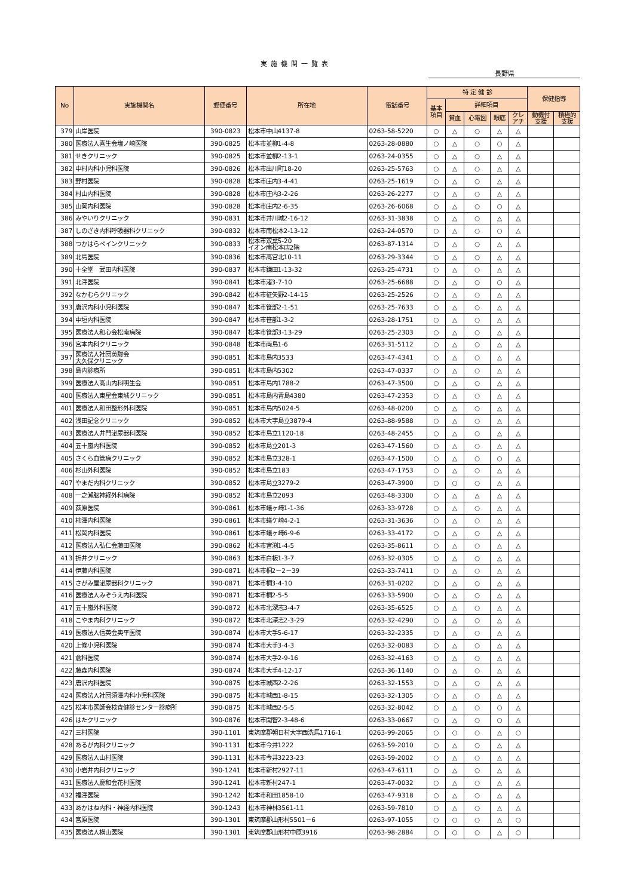実施機関一覧表
長野県
| No | 実施機関名 | 郵便番号 | 所在地 | 電話番号 | 特 定 健 診 | | | | | 保健指導 | |
| --- | --- | --- | --- | --- | --- | --- | --- | --- | --- | --- | --- |
| | | | | | 基本 項目 | 詳細項目 | | | | | |
| | | | | | | 貧血 | 心電図 | 眼底 | クレ アチ | 動機付 支援 | 積極的 支援 |
| 379 | 山岸医院 | 390-0823 | 松本市中山4137-8 | 0263-58-5220 | ○ | △ | ○ | △ | △ | | |
| 380 | 医療法人喜生会塩ノ崎医院 | 390-0825 | 松本市並柳1-4-8 | 0263-28-0880 | ○ | △ | ○ | ○ | △ | | |
| 381 | せきクリニック | 390-0825 | 松本市並柳2-13-1 | 0263-24-0355 | ○ | △ | ○ | △ | △ | | |
| 382 | 中村内科小児科医院 | 390-0826 | 松本市出川町18-20 | 0263-25-5763 | ○ | △ | ○ | △ | △ | | |
| 383 | 野村医院 | 390-0828 | 松本市庄内3-4-41 | 0263-25-1619 | ○ | △ | ○ | △ | △ | | |
| 384 | 村山内科医院 | 390-0828 | 松本市庄内3-2-26 | 0263-26-2277 | ○ | △ | ○ | △ | △ | | |
| 385 | 山岡内科医院 | 390-0828 | 松本市庄内2-6-35 | 0263-26-6068 | ○ | △ | ○ | ○ | △ | | |
| 386 | みやいりクリニック | 390-0831 | 松本市井川城2-16-12 | 0263-31-3838 | ○ | △ | ○ | △ | △ | | |
| 387 | しのざき内科呼吸器科クリニック | 390-0832 | 松本市南松本2-13-12 | 0263-24-0570 | ○ | △ | ○ | ○ | △ | | |
| 388 | つかはらペインクリニック | 390-0833 | 松本市双葉5-20 イオン南松本店2階 | 0263-87-1314 | ○ | △ | ○ | △ | △ | | |
| 389 | 北島医院 | 390-0836 | 松本市高宮北10-11 | 0263-29-3344 | ○ | △ | ○ | △ | △ | | |
| 390 | 十全堂 武田内科医院 | 390-0837 | 松本市鎌田1-13-32 | 0263-25-4731 | ○ | △ | ○ | △ | △ | | |
| 391 | 北澤医院 | 390-0841 | 松本市渚3-7-10 | 0263-25-6688 | ○ | △ | ○ | ○ | △ | | |
| 392 | なかむらクリニック | 390-0842 | 松本市征矢野2-14-15 | 0263-25-2526 | ○ | △ | ○ | △ | △ | | |
| 393 | 唐沢内科小児科医院 | 390-0847 | 松本市笹部2-1-51 | 0263-25-7633 | ○ | △ | ○ | △ | △ | | |
| 394 | 中垣内科医院 | 390-0847 | 松本市笹部1-3-2 | 0263-28-1751 | ○ | △ | ○ | △ | △ | | |
| 395 | 医療法人和心会松南病院 | 390-0847 | 松本市笹部3-13-29 | 0263-25-2303 | ○ | △ | ○ | △ | △ | | |
| 396 | 宮本内科クリニック | 390-0848 | 松本市両島1-6 | 0263-31-5112 | ○ | △ | ○ | △ | △ | | |
| 397 | 医療法人社団英駿会 大久保クリニック | 390-0851 | 松本市島内3533 | 0263-47-4341 | ○ | △ | ○ | △ | △ | | |
| 398 | 島内診療所 | 390-0851 | 松本市島内5302 | 0263-47-0337 | ○ | △ | ○ | △ | △ | | |
| 399 | 医療法人高山内科明生会 | 390-0851 | 松本市島内1788-2 | 0263-47-3500 | ○ | △ | ○ | △ | △ | | |
| 400 | 医療法人東星会東城クリニック | 390-0851 | 松本市島内青島4380 | 0263-47-2353 | ○ | △ | ○ | △ | △ | | |
| 401 | 医療法人和田整形外科医院 | 390-0851 | 松本市島内5024-5 | 0263-48-0200 | ○ | △ | ○ | △ | △ | | |
| 402 | 浅田記念クリニック | 390-0852 | 松本市大字島立3879-4 | 0263-88-9588 | ○ | △ | ○ | △ | △ | | |
| 403 | 医療法人井門泌尿器科医院 | 390-0852 | 松本市島立1120-18 | 0263-48-2455 | ○ | △ | ○ | △ | △ | | |
| 404 | 五十嵐内科医院 | 390-0852 | 松本市島立201-3 | 0263-47-1560 | ○ | △ | ○ | △ | △ | | |
| 405 | さくら血管病クリニック | 390-0852 | 松本市島立328-1 | 0263-47-1500 | ○ | △ | ○ | ○ | △ | | |
| 406 | 杉山外科医院 | 390-0852 | 松本市島立183 | 0263-47-1753 | ○ | △ | ○ | △ | △ | | |
| 407 | やまだ内科クリニック | 390-0852 | 松本市島立3279-2 | 0263-47-3900 | ○ | ○ | ○ | △ | △ | | |
| 408 | 一之瀬脳神経外科病院 | 390-0852 | 松本市島立2093 | 0263-48-3300 | ○ | △ | △ | △ | △ | | |
| 409 | 荻原医院 | 390-0861 | 松本市蟻ヶ崎1-1-36 | 0263-33-9728 | ○ | △ | ○ | △ | △ | | |
| 410 | 柿澤内科医院 | 390-0861 | 松本市蟻ケ崎4-2-1 | 0263-31-3636 | ○ | △ | ○ | △ | △ | | |
| 411 | 松岡内科医院 | 390-0861 | 松本市蟻ヶ崎6-9-6 | 0263-33-4172 | ○ | △ | ○ | △ | △ | | |
| 412 | 医療法人弘仁会藤田医院 | 390-0862 | 松本市宮渕1-4-5 | 0263-35-8611 | ○ | △ | ○ | △ | △ | | |
| 413 | 折井クリニック | 390-0863 | 松本市白板1-3-7 | 0263-32-0305 | ○ | △ | ○ | △ | △ | | |
| 414 | 伊藤内科医院 | 390-0871 | 松本市桐2－2－39 | 0263-33-7411 | ○ | △ | ○ | △ | △ | | |
| 415 | さがみ屋泌尿器科クリニック | 390-0871 | 松本市桐3-4-10 | 0263-31-0202 | ○ | △ | ○ | △ | △ | | |
| 416 | 医療法人みぞうえ内科医院 | 390-0871 | 松本市桐2-5-5 | 0263-33-5900 | ○ | △ | ○ | △ | △ | | |
| 417 | 五十嵐外科医院 | 390-0872 | 松本市北深志3-4-7 | 0263-35-6525 | ○ | △ | ○ | △ | △ | | |
| 418 | こやま内科クリニック | 390-0872 | 松本市北深志2-3-29 | 0263-32-4290 | ○ | △ | ○ | △ | △ | | |
| 419 | 医療法人信英会奥平医院 | 390-0874 | 松本市大手5-6-17 | 0263-32-2335 | ○ | △ | ○ | △ | △ | | |
| 420 | 上條小児科医院 | 390-0874 | 松本市大手3-4-3 | 0263-32-0083 | ○ | △ | ○ | △ | △ | | |
| 421 | 倉科医院 | 390-0874 | 松本市大手2-9-16 | 0263-32-4163 | ○ | △ | ○ | △ | △ | | |
| 422 | 藤森内科医院 | 390-0874 | 松本市大手4-12-17 | 0263-36-1140 | ○ | △ | ○ | △ | △ | | |
| 423 | 唐沢内科医院 | 390-0875 | 松本市城西2-2-26 | 0263-32-1553 | ○ | △ | ○ | △ | △ | | |
| 424 | 医療法人社団須澤内科小児科医院 | 390-0875 | 松本市城西1-8-15 | 0263-32-1305 | ○ | △ | ○ | △ | △ | | |
| 425 | 松本市医師会検査健診センター診療所 | 390-0875 | 松本市城西2-5-5 | 0263-32-8042 | ○ | △ | ○ | ○ | △ | | |
| 426 | はたクリニック | 390-0876 | 松本市開智2-3-48-6 | 0263-33-0667 | ○ | △ | ○ | ○ | △ | | |
| 427 | 三村医院 | 390-1101 | 東筑摩郡朝日村大字西洗馬1716-1 | 0263-99-2065 | ○ | ○ | ○ | △ | ○ | | |
| 428 | あるが内科クリニック | 390-1131 | 松本市今井1222 | 0263-59-2010 | ○ | △ | ○ | △ | △ | | |
| 429 | 医療法人山村医院 | 390-1131 | 松本市今井3223-23 | 0263-59-2002 | ○ | △ | ○ | △ | △ | | |
| 430 | 小岩井内科クリニック | 390-1241 | 松本市新村2927-11 | 0263-47-6111 | ○ | △ | ○ | △ | △ | | |
| 431 | 医療法人慶和会花村医院 | 390-1241 | 松本市新村247-1 | 0263-47-0032 | ○ | △ | ○ | △ | △ | | |
| 432 | 福澤医院 | 390-1242 | 松本市和田1858-10 | 0263-47-9318 | ○ | △ | ○ | △ | △ | | |
| 433 | あかはね内科・神経内科医院 | 390-1243 | 松本市神林3561-11 | 0263-59-7810 | ○ | △ | ○ | △ | △ | | |
| 434 | 宮原医院 | 390-1301 | 東筑摩郡山形村5501－6 | 0263-97-1055 | ○ | ○ | ○ | △ | ○ | | |
| 435 | 医療法人横山医院 | 390-1301 | 東筑摩郡山形村中原3916 | 0263-98-2884 | ○ | ○ | ○ | △ | ○ | | |